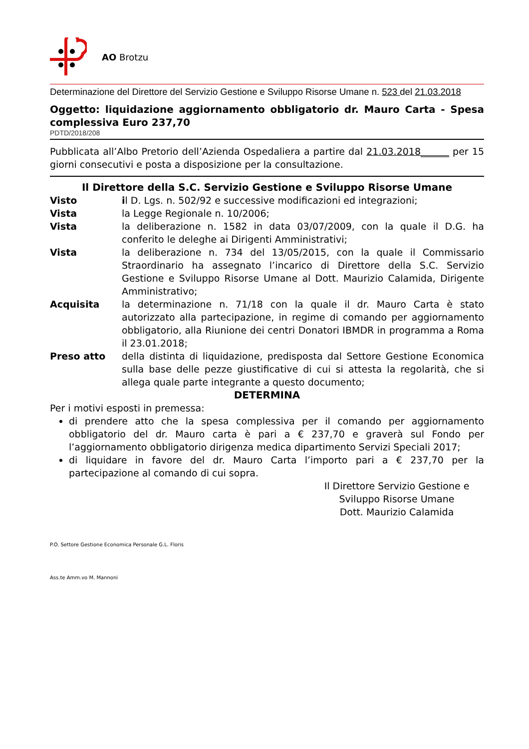AO Brotzu
Determinazione del Direttore del Servizio Gestione e Sviluppo Risorse Umane n. 523 del 21.03.2018
Oggetto: liquidazione aggiornamento obbligatorio dr. Mauro Carta - Spesa complessiva Euro 237,70
PDTD/2018/208
Pubblicata all’Albo Pretorio dell’Azienda Ospedaliera a partire dal 21.03.2018______ per 15 giorni consecutivi e posta a disposizione per la consultazione.
Il Direttore della S.C. Servizio Gestione e Sviluppo Risorse Umane
Visto il D. Lgs. n. 502/92 e successive modificazioni ed integrazioni;
Vista la Legge Regionale n. 10/2006;
Vista la deliberazione n. 1582 in data 03/07/2009, con la quale il D.G. ha conferito le deleghe ai Dirigenti Amministrativi;
Vista la deliberazione n. 734 del 13/05/2015, con la quale il Commissario Straordinario ha assegnato l’incarico di Direttore della S.C. Servizio Gestione e Sviluppo Risorse Umane al Dott. Maurizio Calamida, Dirigente Amministrativo;
Acquisita la determinazione n. 71/18 con la quale il dr. Mauro Carta è stato autorizzato alla partecipazione, in regime di comando per aggiornamento obbligatorio, alla Riunione dei centri Donatori IBMDR in programma a Roma il 23.01.2018;
Preso atto della distinta di liquidazione, predisposta dal Settore Gestione Economica sulla base delle pezze giustificative di cui si attesta la regolarità, che si allega quale parte integrante a questo documento;
DETERMINA
Per i motivi esposti in premessa:
di prendere atto che la spesa complessiva per il comando per aggiornamento obbligatorio del dr. Mauro carta è pari a € 237,70 e graverà sul Fondo per l’aggiornamento obbligatorio dirigenza medica dipartimento Servizi Speciali 2017;
di liquidare in favore del dr. Mauro Carta l’importo pari a € 237,70 per la partecipazione al comando di cui sopra.
Il Direttore Servizio Gestione e
Sviluppo Risorse Umane
Dott. Maurizio Calamida
P.O. Settore Gestione Economica Personale G.L. Floris
Ass.te Amm.vo M. Mannoni